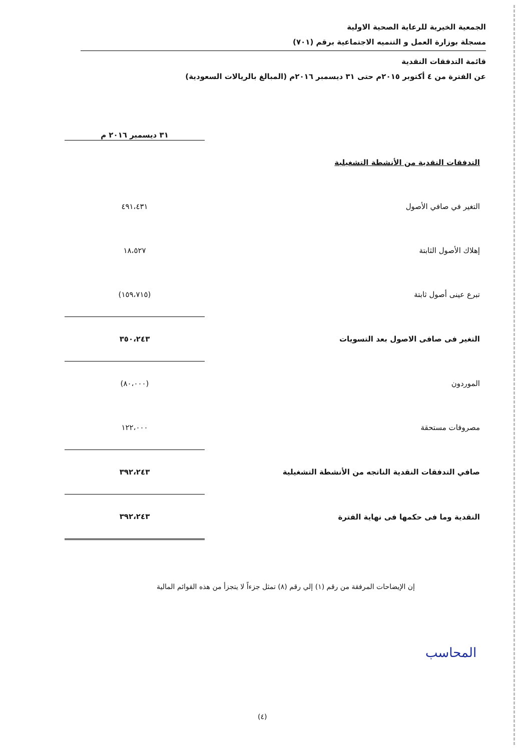الجمعية الخيرية للرعاية الصحية الاولية
مسجلة بوزارة العمل و التنميه الاجتماعية برقم (٧٠١)
قائمة التدفقات النقدية
عن الفترة من ٤ أكتوبر ٢٠١٥م حتى ٣١ ديسمبر ٢٠١٦م (المبالغ بالريالات السعودية)
| | ٣١ ديسمبر ٢٠١٦ م |
| --- | --- |
| التدفقات النقدية من الأنشطة التشغيلية | |
| التغير في صافي الأصول | ٤٩١،٤٣١ |
| إهلاك الأصول الثابتة | ١٨،٥٢٧ |
| تبرع عينى أصول ثابتة | (١٥٩،٧١٥) |
| التغير فى صافى الاصول بعد التسويات | ٣٥٠،٢٤٣ |
| الموردون | (٨٠،٠٠٠) |
| مصروفات مستحقة | ١٢٢،٠٠٠ |
| صافي التدفقات النقدية الناتجه من الأنشطة التشغيلية | ٣٩٢،٢٤٣ |
| النقدية وما فى حكمها فى نهاية الفترة | ٣٩٢،٢٤٣ |
إن الإيضاحات المرفقة من رقم (١) إلي رقم (٨) تمثل جزءاً لا يتجزأ من هذه القوائم المالية
المحاسب
(٤)